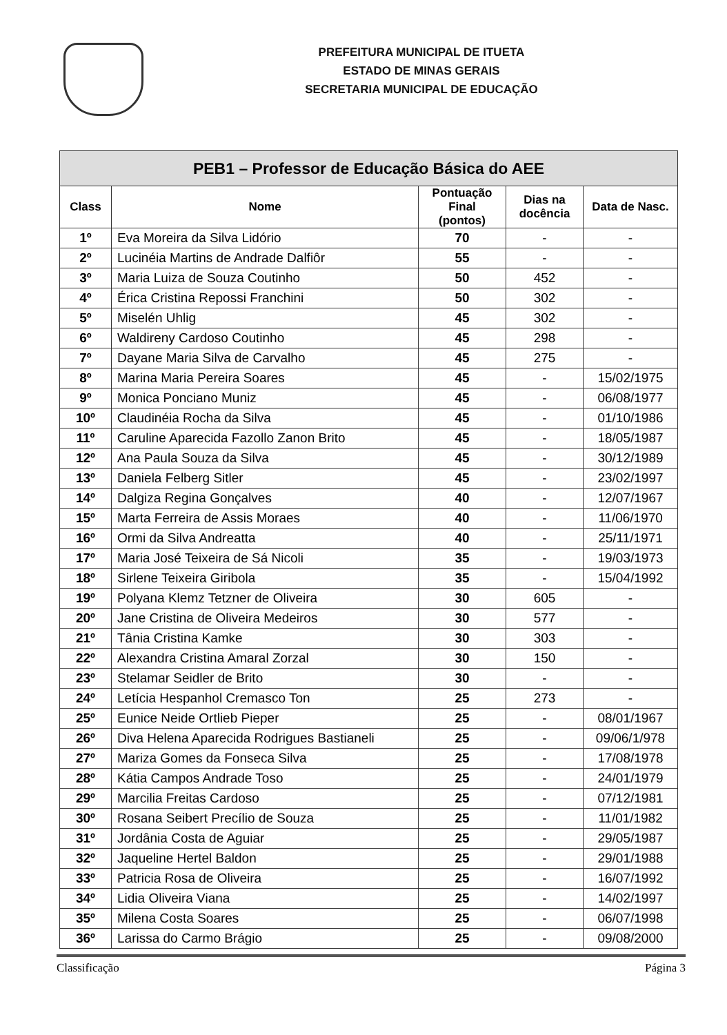PREFEITURA MUNICIPAL DE ITUETA
ESTADO DE MINAS GERAIS
SECRETARIA MUNICIPAL DE EDUCAÇÃO
| PEB1 – Professor de Educação Básica do AEE | | | | |
| --- | --- | --- | --- | --- |
| Class | Nome | Pontuação Final (pontos) | Dias na docência | Data de Nasc. |
| 1º | Eva Moreira da Silva Lidório | 70 | - | - |
| 2º | Lucinéia Martins de Andrade Dalfiôr | 55 | - | - |
| 3º | Maria Luiza de Souza Coutinho | 50 | 452 | - |
| 4º | Érica Cristina Repossi Franchini | 50 | 302 | - |
| 5º | Miselén Uhlig | 45 | 302 | - |
| 6º | Waldireny Cardoso Coutinho | 45 | 298 | - |
| 7º | Dayane Maria Silva de Carvalho | 45 | 275 | - |
| 8º | Marina Maria Pereira Soares | 45 | - | 15/02/1975 |
| 9º | Monica Ponciano Muniz | 45 | - | 06/08/1977 |
| 10º | Claudinéia Rocha da Silva | 45 | - | 01/10/1986 |
| 11º | Caruline Aparecida Fazollo Zanon Brito | 45 | - | 18/05/1987 |
| 12º | Ana Paula Souza da Silva | 45 | - | 30/12/1989 |
| 13º | Daniela Felberg Sitler | 45 | - | 23/02/1997 |
| 14º | Dalgiza Regina Gonçalves | 40 | - | 12/07/1967 |
| 15º | Marta Ferreira de Assis Moraes | 40 | - | 11/06/1970 |
| 16º | Ormi da Silva Andreatta | 40 | - | 25/11/1971 |
| 17º | Maria José Teixeira de Sá Nicoli | 35 | - | 19/03/1973 |
| 18º | Sirlene Teixeira Giribola | 35 | - | 15/04/1992 |
| 19º | Polyana Klemz Tetzner de Oliveira | 30 | 605 | - |
| 20º | Jane Cristina de Oliveira Medeiros | 30 | 577 | - |
| 21º | Tânia Cristina Kamke | 30 | 303 | - |
| 22º | Alexandra Cristina Amaral Zorzal | 30 | 150 | - |
| 23º | Stelamar Seidler de Brito | 30 | - | - |
| 24º | Letícia Hespanhol Cremasco Ton | 25 | 273 | - |
| 25º | Eunice Neide Ortlieb Pieper | 25 | - | 08/01/1967 |
| 26º | Diva Helena Aparecida Rodrigues Bastianeli | 25 | - | 09/06/1/978 |
| 27º | Mariza Gomes da Fonseca Silva | 25 | - | 17/08/1978 |
| 28º | Kátia Campos Andrade Toso | 25 | - | 24/01/1979 |
| 29º | Marcilia Freitas Cardoso | 25 | - | 07/12/1981 |
| 30º | Rosana Seibert Precílio de Souza | 25 | - | 11/01/1982 |
| 31º | Jordânia Costa de Aguiar | 25 | - | 29/05/1987 |
| 32º | Jaqueline Hertel Baldon | 25 | - | 29/01/1988 |
| 33º | Patricia Rosa de Oliveira | 25 | - | 16/07/1992 |
| 34º | Lidia Oliveira Viana | 25 | - | 14/02/1997 |
| 35º | Milena Costa Soares | 25 | - | 06/07/1998 |
| 36º | Larissa do Carmo Brágio | 25 | - | 09/08/2000 |
Classificação Página 3